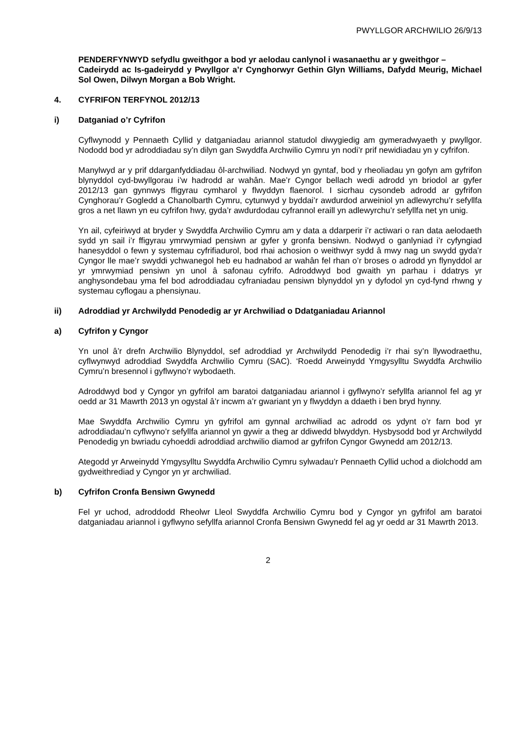PWYLLGOR ARCHWILIO 26/9/13
PENDERFYNWYD sefydlu gweithgor a bod yr aelodau canlynol i wasanaethu ar y gweithgor –
Cadeirydd ac Is-gadeirydd y Pwyllgor a’r Cynghorwyr Gethin Glyn Williams, Dafydd Meurig, Michael Sol Owen, Dilwyn Morgan a Bob Wright.
4. CYFRIFON TERFYNOL 2012/13
i) Datganiad o’r Cyfrifon
Cyflwynodd y Pennaeth Cyllid y datganiadau ariannol statudol diwygiedig am gymeradwyaeth y pwyllgor. Nododd bod yr adroddiadau sy’n dilyn gan Swyddfa Archwilio Cymru yn nodi’r prif newidiadau yn y cyfrifon.
Manylwyd ar y prif ddarganfyddiadau ôl-archwiliad. Nodwyd yn gyntaf, bod y rheoliadau yn gofyn am gyfrifon blynyddol cyd-bwyllgorau i’w hadrodd ar wahân. Mae’r Cyngor bellach wedi adrodd yn briodol ar gyfer 2012/13 gan gynnwys ffigyrau cymharol y flwyddyn flaenorol. I sicrhau cysondeb adrodd ar gyfrifon Cynghorau’r Gogledd a Chanolbarth Cymru, cytunwyd y byddai’r awdurdod arweiniol yn adlewyrchu’r sefyllfa gros a net llawn yn eu cyfrifon hwy, gyda’r awdurdodau cyfrannol eraill yn adlewyrchu’r sefyllfa net yn unig.
Yn ail, cyfeiriwyd at bryder y Swyddfa Archwilio Cymru am y data a ddarperir i’r actiwari o ran data aelodaeth sydd yn sail i’r ffigyrau ymrwymiad pensiwn ar gyfer y gronfa bensiwn. Nodwyd o ganlyniad i’r cyfyngiad hanesyddol o fewn y systemau cyfrifiadurol, bod rhai achosion o weithwyr sydd â mwy nag un swydd gyda’r Cyngor lle mae’r swyddi ychwanegol heb eu hadnabod ar wahân fel rhan o’r broses o adrodd yn flynyddol ar yr ymrwymiad pensiwn yn unol â safonau cyfrifo. Adroddwyd bod gwaith yn parhau i ddatrys yr anghysondebau yma fel bod adroddiadau cyfraniadau pensiwn blynyddol yn y dyfodol yn cyd-fynd rhwng y systemau cyflogau a phensiynau.
ii) Adroddiad yr Archwilydd Penodedig ar yr Archwiliad o Ddatganiadau Ariannol
a) Cyfrifon y Cyngor
Yn unol â’r drefn Archwilio Blynyddol, sef adroddiad yr Archwilydd Penodedig i’r rhai sy’n llywodraethu, cyflwynwyd adroddiad Swyddfa Archwilio Cymru (SAC). ‘Roedd Arweinydd Ymgysylltu Swyddfa Archwilio Cymru’n bresennol i gyflwyno’r wybodaeth.
Adroddwyd bod y Cyngor yn gyfrifol am baratoi datganiadau ariannol i gyflwyno’r sefyllfa ariannol fel ag yr oedd ar 31 Mawrth 2013 yn ogystal â’r incwm a’r gwariant yn y flwyddyn a ddaeth i ben bryd hynny.
Mae Swyddfa Archwilio Cymru yn gyfrifol am gynnal archwiliad ac adrodd os ydynt o’r farn bod yr adroddiadau’n cyflwyno’r sefyllfa ariannol yn gywir a theg ar ddiwedd blwyddyn. Hysbysodd bod yr Archwilydd Penodedig yn bwriadu cyhoeddi adroddiad archwilio diamod ar gyfrifon Cyngor Gwynedd am 2012/13.
Ategodd yr Arweinydd Ymgysylltu Swyddfa Archwilio Cymru sylwadau’r Pennaeth Cyllid uchod a diolchodd am gydweithrediad y Cyngor yn yr archwiliad.
b) Cyfrifon Cronfa Bensiwn Gwynedd
Fel yr uchod, adroddodd Rheolwr Lleol Swyddfa Archwilio Cymru bod y Cyngor yn gyfrifol am baratoi datganiadau ariannol i gyflwyno sefyllfa ariannol Cronfa Bensiwn Gwynedd fel ag yr oedd ar 31 Mawrth 2013.
2